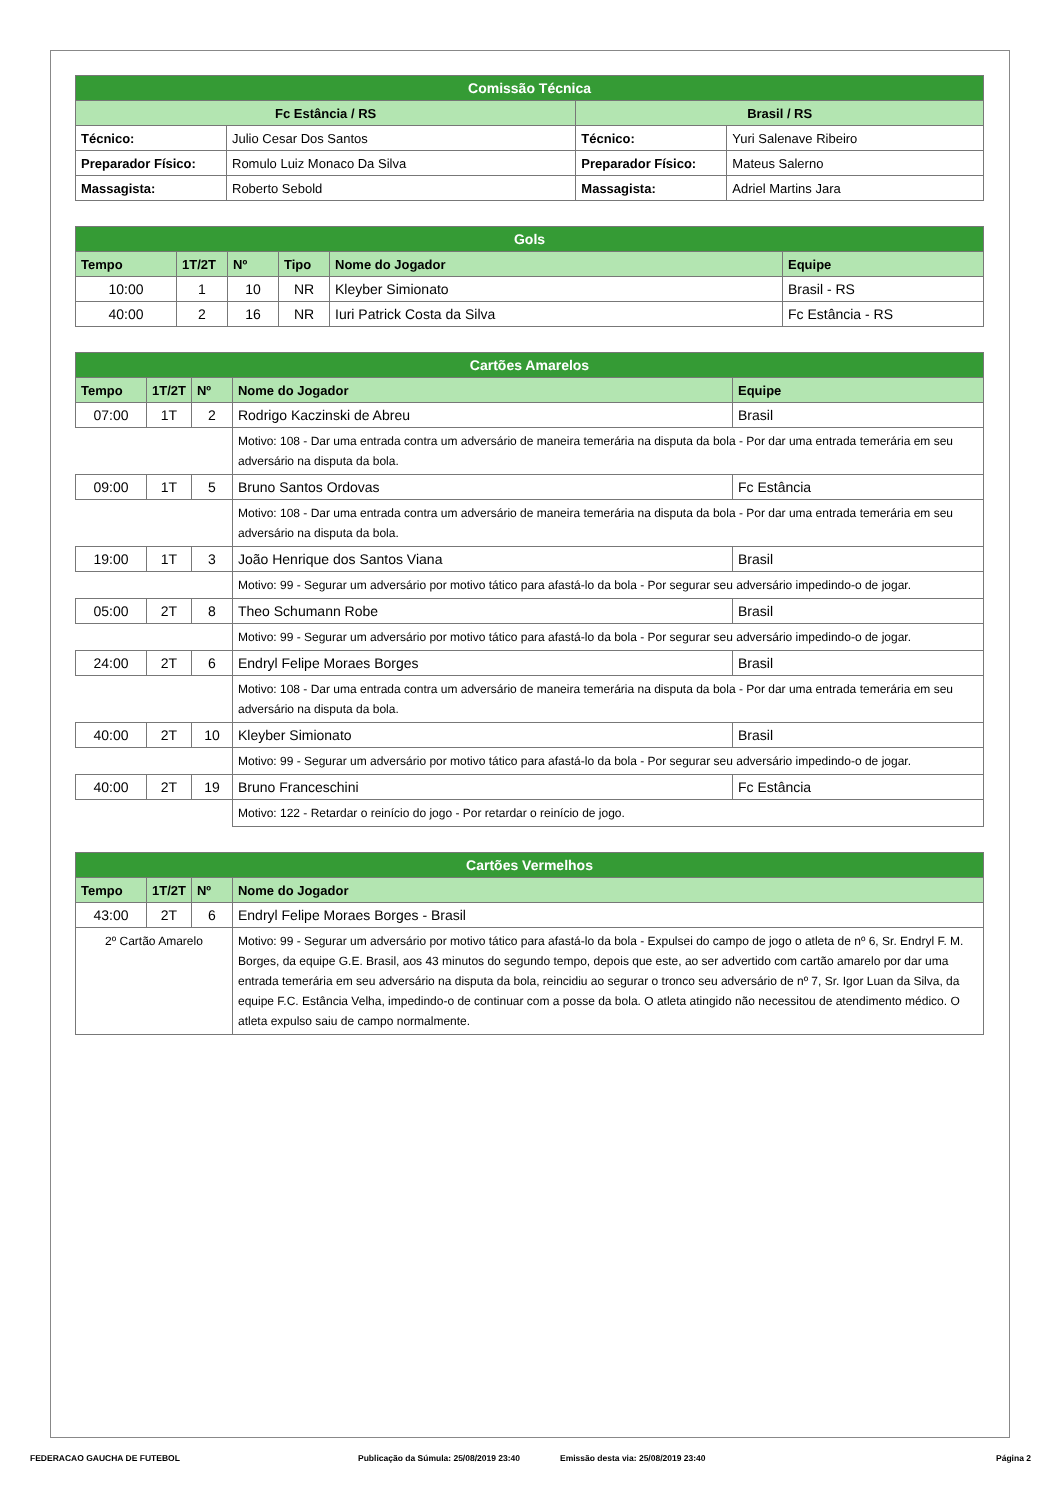| Comissão Técnica | | | |
| Fc Estância / RS | | Brasil / RS | |
| Técnico: | Julio Cesar Dos Santos | Técnico: | Yuri Salenave Ribeiro |
| Preparador Físico: | Romulo Luiz Monaco Da Silva | Preparador Físico: | Mateus Salerno |
| Massagista: | Roberto Sebold | Massagista: | Adriel Martins Jara |
| Gols | | | | | |
| Tempo | 1T/2T | Nº | Tipo | Nome do Jogador | Equipe |
| 10:00 | 1 | 10 | NR | Kleyber Simionato | Brasil - RS |
| 40:00 | 2 | 16 | NR | Iuri Patrick Costa da Silva | Fc Estância - RS |
| Cartões Amarelos | | | | |
| Tempo | 1T/2T | Nº | Nome do Jogador | Equipe |
| 07:00 | 1T | 2 | Rodrigo Kaczinski de Abreu | Brasil |
| | | | Motivo: 108 - Dar uma entrada contra um adversário de maneira temerária na disputa da bola - Por dar uma entrada temerária em seu adversário na disputa da bola. | |
| 09:00 | 1T | 5 | Bruno Santos Ordovas | Fc Estância |
| | | | Motivo: 108 - Dar uma entrada contra um adversário de maneira temerária na disputa da bola - Por dar uma entrada temerária em seu adversário na disputa da bola. | |
| 19:00 | 1T | 3 | João Henrique dos Santos Viana | Brasil |
| | | | Motivo: 99 - Segurar um adversário por motivo tático para afastá-lo da bola - Por segurar seu adversário impedindo-o de jogar. | |
| 05:00 | 2T | 8 | Theo Schumann Robe | Brasil |
| | | | Motivo: 99 - Segurar um adversário por motivo tático para afastá-lo da bola - Por segurar seu adversário impedindo-o de jogar. | |
| 24:00 | 2T | 6 | Endryl Felipe Moraes Borges | Brasil |
| | | | Motivo: 108 - Dar uma entrada contra um adversário de maneira temerária na disputa da bola - Por dar uma entrada temerária em seu adversário na disputa da bola. | |
| 40:00 | 2T | 10 | Kleyber Simionato | Brasil |
| | | | Motivo: 99 - Segurar um adversário por motivo tático para afastá-lo da bola - Por segurar seu adversário impedindo-o de jogar. | |
| 40:00 | 2T | 19 | Bruno Franceschini | Fc Estância |
| | | | Motivo: 122 - Retardar o reinício do jogo - Por retardar o reinício de jogo. | |
| Cartões Vermelhos | | | |
| Tempo | 1T/2T | Nº | Nome do Jogador |
| 43:00 | 2T | 6 | Endryl Felipe Moraes Borges - Brasil |
| 2º Cartão Amarelo | | | Motivo: 99 - Segurar um adversário por motivo tático para afastá-lo da bola - Expulsei do campo de jogo o atleta de nº 6, Sr. Endryl F. M. Borges, da equipe G.E. Brasil, aos 43 minutos do segundo tempo, depois que este, ao ser advertido com cartão amarelo por dar uma entrada temerária em seu adversário na disputa da bola, reincidiu ao segurar o tronco seu adversário de nº 7, Sr. Igor Luan da Silva, da equipe F.C. Estância Velha, impedindo-o de continuar com a posse da bola. O atleta atingido não necessitou de atendimento médico. O atleta expulso saiu de campo normalmente. |
FEDERACAO GAUCHA DE FUTEBOL Publicação da Súmula: 25/08/2019 23:40 Emissão desta via: 25/08/2019 23:40 Página 2